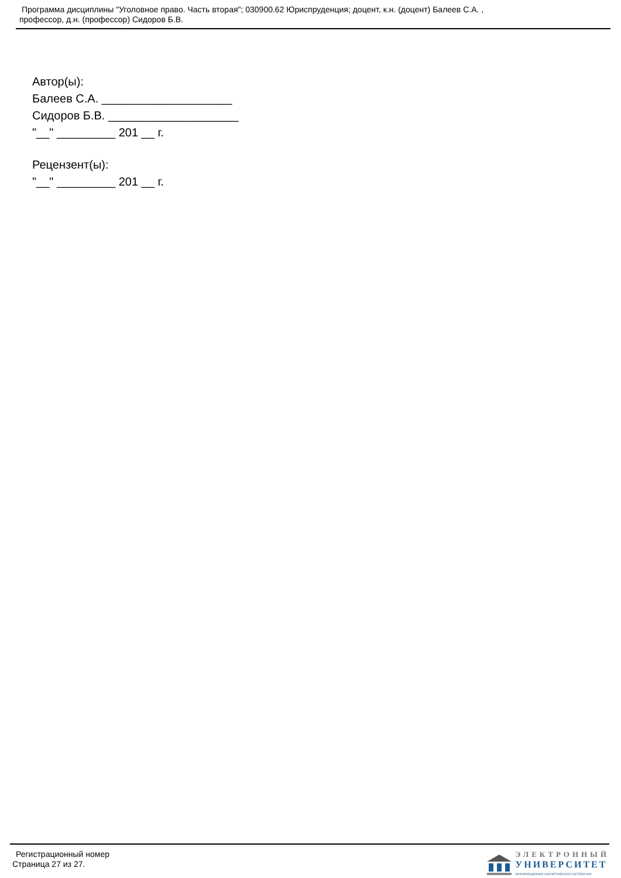Программа дисциплины "Уголовное право. Часть вторая"; 030900.62 Юриспруденция; доцент, к.н. (доцент) Балеев С.А. ,
профессор, д.н. (профессор) Сидоров Б.В.
Автор(ы):
Балеев С.А. ____________________
Сидоров Б.В. ____________________
"__" _________ 201 __ г.
Рецензент(ы):
"__" _________ 201 __ г.
Регистрационный номер
Страница 27 из 27.
ЭЛЕКТРОННЫЙ
УНИВЕРСИТЕТ
ИНФОРМАЦИОННО-АНАЛИТИЧЕСКАЯ СИСТЕМА КФУ